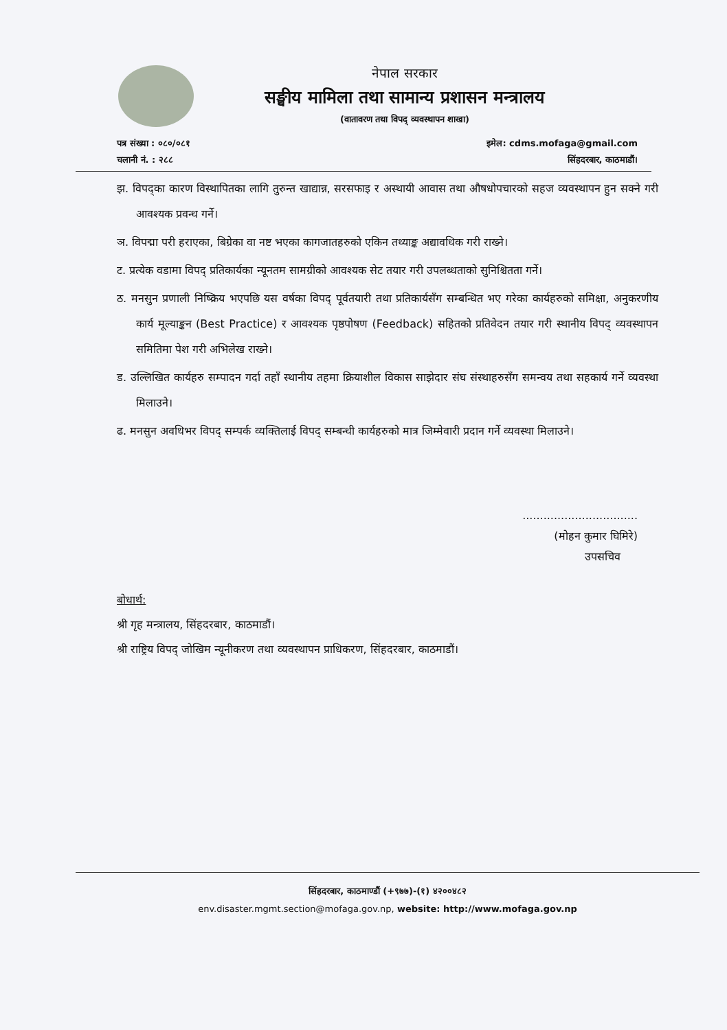नेपाल सरकार
सङ्घीय मामिला तथा सामान्य प्रशासन मन्त्रालय
(वातावरण तथा विपद् व्यवस्थापन शाखा)
पत्र संख्या : ०८०/०८१
चलानी नं. : २८८
इमेल: cdms.mofaga@gmail.com
सिंहदरबार, काठमाडौं।
झ. विपद्का कारण विस्थापितका लागि तुरुन्त खाद्यान्न, सरसफाइ र अस्थायी आवास तथा औषधोपचारको सहज व्यवस्थापन हुन सक्ने गरी आवश्यक प्रवन्ध गर्ने।
ञ. विपद्मा परी हराएका, बिग्रेका वा नष्ट भएका कागजातहरुको एकिन तथ्याङ्क अद्यावधिक गरी राख्ने।
ट. प्रत्येक वडामा विपद् प्रतिकार्यका न्यूनतम सामग्रीको आवश्यक सेट तयार गरी उपलब्धताको सुनिश्चितता गर्ने।
ठ. मनसुन प्रणाली निष्क्रिय भएपछि यस वर्षका विपद् पूर्वतयारी तथा प्रतिकार्यसँग सम्बन्धित भए गरेका कार्यहरुको समिक्षा, अनुकरणीय कार्य मूल्याङ्कन (Best Practice) र आवश्यक पृष्ठपोषण (Feedback) सहितको प्रतिवेदन तयार गरी स्थानीय विपद् व्यवस्थापन समितिमा पेश गरी अभिलेख राख्ने।
ड. उल्लिखित कार्यहरु सम्पादन गर्दा तहाँ स्थानीय तहमा क्रियाशील विकास साझेदार संघ संस्थाहरुसँग समन्वय तथा सहकार्य गर्ने व्यवस्था मिलाउने।
ढ. मनसुन अवधिभर विपद् सम्पर्क व्यक्तिलाई विपद् सम्बन्धी कार्यहरुको मात्र जिम्मेवारी प्रदान गर्ने व्यवस्था मिलाउने।
.................................
(मोहन कुमार घिमिरे)
उपसचिव
बोधार्थ:
श्री गृह मन्त्रालय, सिंहदरबार, काठमाडौं।
श्री राष्ट्रिय विपद् जोखिम न्यूनीकरण तथा व्यवस्थापन प्राधिकरण, सिंहदरबार, काठमाडौं।
सिंहदरबार, काठमाण्डौं (+९७७)-(१) ४२००४८२
env.disaster.mgmt.section@mofaga.gov.np, website: http://www.mofaga.gov.np